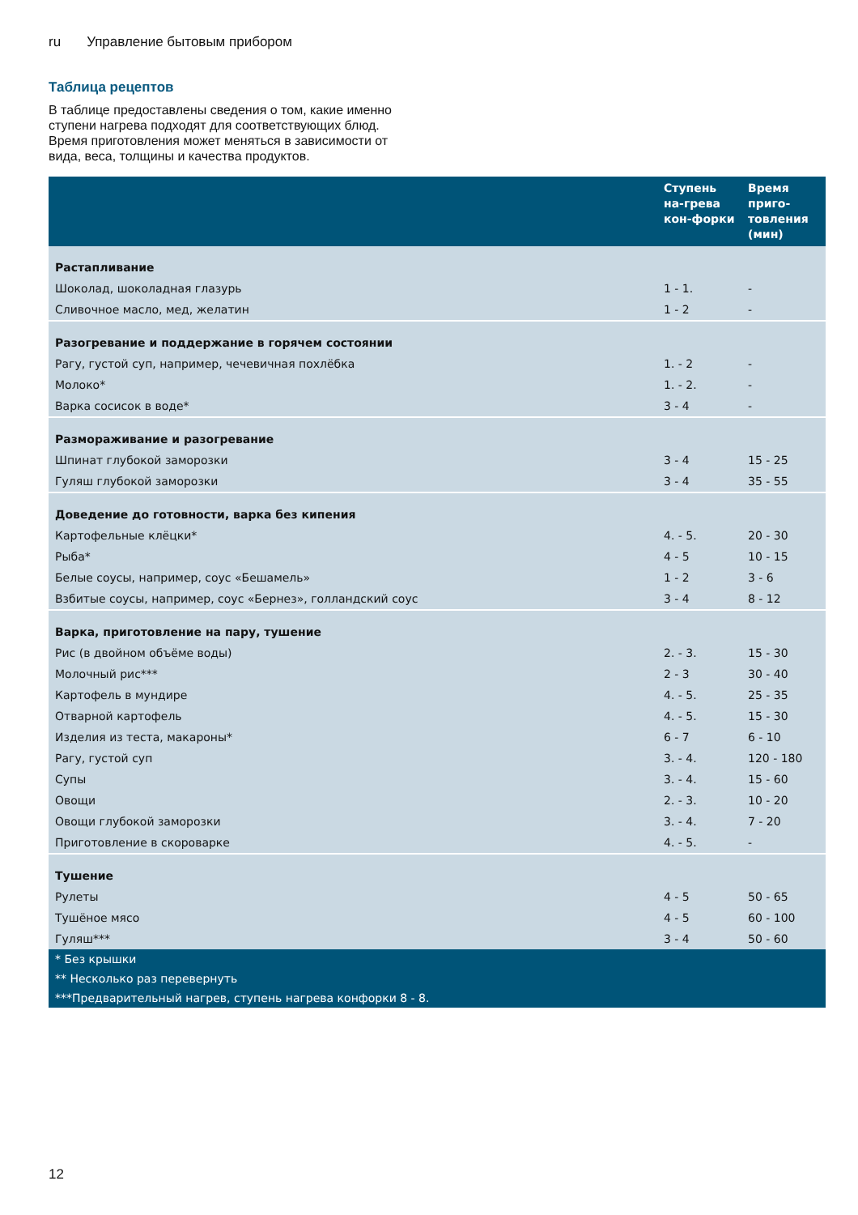ru Управление бытовым прибором
Таблица рецептов
В таблице предоставлены сведения о том, какие именно ступени нагрева подходят для соответствующих блюд. Время приготовления может меняться в зависимости от вида, веса, толщины и качества продуктов.
| | Ступень на-грева кон-форки | Время приго-товления (мин) |
| --- | --- | --- |
| Растапливание | | |
| Шоколад, шоколадная глазурь | 1 - 1. | - |
| Сливочное масло, мед, желатин | 1 - 2 | - |
| Разогревание и поддержание в горячем состоянии | | |
| Рагу, густой суп, например, чечевичная похлёбка | 1. - 2 | - |
| Молоко* | 1. - 2. | - |
| Варка сосисок в воде* | 3 - 4 | - |
| Размораживание и разогревание | | |
| Шпинат глубокой заморозки | 3 - 4 | 15 - 25 |
| Гуляш глубокой заморозки | 3 - 4 | 35 - 55 |
| Доведение до готовности, варка без кипения | | |
| Картофельные клёцки* | 4. - 5. | 20 - 30 |
| Рыба* | 4 - 5 | 10 - 15 |
| Белые соусы, например, соус «Бешамель» | 1 - 2 | 3 - 6 |
| Взбитые соусы, например, соус «Бернез», голландский соус | 3 - 4 | 8 - 12 |
| Варка, приготовление на пару, тушение | | |
| Рис (в двойном объёме воды) | 2. - 3. | 15 - 30 |
| Молочный рис*** | 2 - 3 | 30 - 40 |
| Картофель в мундире | 4. - 5. | 25 - 35 |
| Отварной картофель | 4. - 5. | 15 - 30 |
| Изделия из теста, макароны* | 6 - 7 | 6 - 10 |
| Рагу, густой суп | 3. - 4. | 120 - 180 |
| Супы | 3. - 4. | 15 - 60 |
| Овощи | 2. - 3. | 10 - 20 |
| Овощи глубокой заморозки | 3. - 4. | 7 - 20 |
| Приготовление в скороварке | 4. - 5. | - |
| Тушение | | |
| Рулеты | 4 - 5 | 50 - 65 |
| Тушёное мясо | 4 - 5 | 60 - 100 |
| Гуляш*** | 3 - 4 | 50 - 60 |
| * Без крышки | | |
| ** Несколько раз перевернуть | | |
| ***Предварительный нагрев, ступень нагрева конфорки 8 - 8. | | |
12